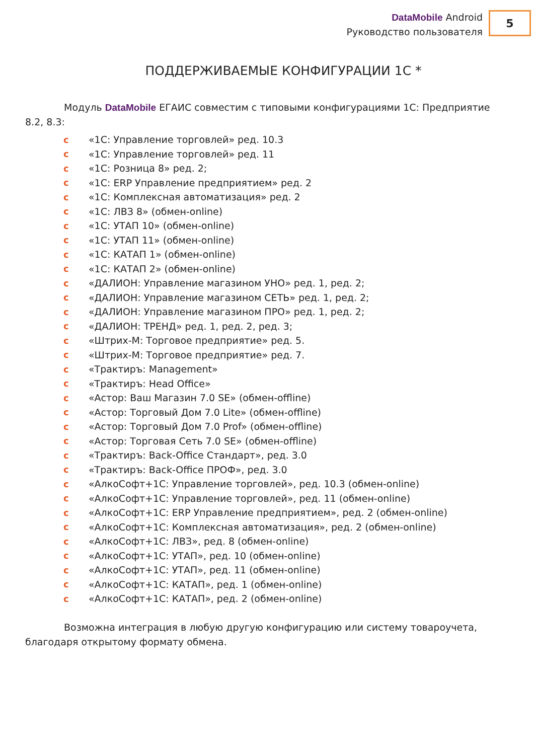DataMobile Android
Руководство пользователя
5
ПОДДЕРЖИВАЕМЫЕ КОНФИГУРАЦИИ 1С *
Модуль DataMobile ЕГАИС совместим с типовыми конфигурациями 1С: Предприятие 8.2, 8.3:
c «1С: Управление торговлей» ред. 10.3
c «1С: Управление торговлей» ред. 11
c «1С: Розница 8» ред. 2;
c «1С: ERP Управление предприятием» ред. 2
c «1С: Комплексная автоматизация» ред. 2
c «1С: ЛВЗ 8» (обмен-online)
c «1С: УТАП 10» (обмен-online)
c «1С: УТАП 11» (обмен-online)
c «1С: КАТАП 1» (обмен-online)
c «1С: КАТАП 2» (обмен-online)
c «ДАЛИОН: Управление магазином УНО» ред. 1, ред. 2;
c «ДАЛИОН: Управление магазином СЕТЬ» ред. 1, ред. 2;
c «ДАЛИОН: Управление магазином ПРО» ред. 1, ред. 2;
c «ДАЛИОН: ТРЕНД» ред. 1, ред. 2, ред. 3;
c «Штрих-М: Торговое предприятие» ред. 5.
c «Штрих-М: Торговое предприятие» ред. 7.
c «Трактиръ: Management»
c «Трактиръ: Head Office»
c «Астор: Ваш Магазин 7.0 SE» (обмен-offline)
c «Астор: Торговый Дом 7.0 Lite» (обмен-offline)
c «Астор: Торговый Дом 7.0 Prof» (обмен-offline)
c «Астор: Торговая Сеть 7.0 SE» (обмен-offline)
c «Трактиръ: Back-Office Стандарт», ред. 3.0
c «Трактиръ: Back-Office ПРОФ», ред. 3.0
c «АлкоСофт+1С: Управление торговлей», ред. 10.3 (обмен-online)
c «АлкоСофт+1С: Управление торговлей», ред. 11 (обмен-online)
c «АлкоСофт+1С: ERP Управление предприятием», ред. 2 (обмен-online)
c «АлкоСофт+1С: Комплексная автоматизация», ред. 2 (обмен-online)
c «АлкоСофт+1С: ЛВЗ», ред. 8 (обмен-online)
c «АлкоСофт+1С: УТАП», ред. 10 (обмен-online)
c «АлкоСофт+1С: УТАП», ред. 11 (обмен-online)
c «АлкоСофт+1С: КАТАП», ред. 1 (обмен-online)
c «АлкоСофт+1С: КАТАП», ред. 2 (обмен-online)
Возможна интеграция в любую другую конфигурацию или систему товароучета, благодаря открытому формату обмена.